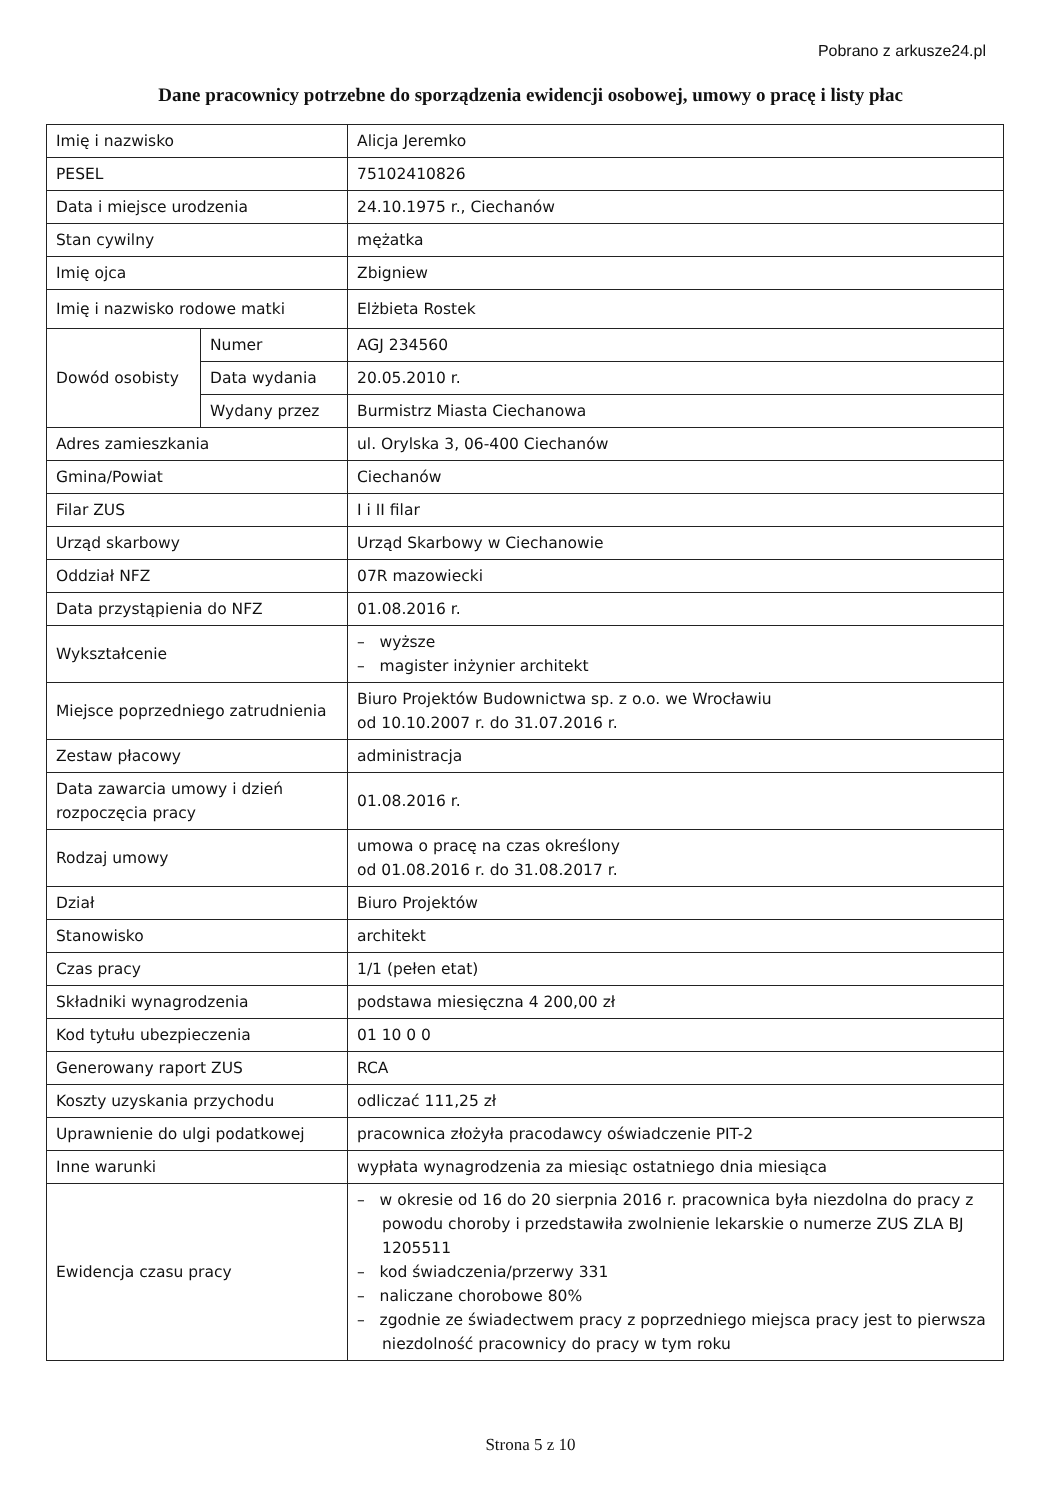Pobrano z arkusze24.pl
Dane pracownicy potrzebne do sporządzenia ewidencji osobowej, umowy o pracę i listy płac
| Imię i nazwisko | | Alicja Jeremko |
| PESEL | | 75102410826 |
| Data i miejsce urodzenia | | 24.10.1975 r., Ciechanów |
| Stan cywilny | | mężatka |
| Imię ojca | | Zbigniew |
| Imię i nazwisko rodowe matki | | Elżbieta Rostek |
| Dowód osobisty | Numer | AGJ 234560 |
| | Data wydania | 20.05.2010 r. |
| | Wydany przez | Burmistrz Miasta Ciechanowa |
| Adres zamieszkania | | ul. Orylska 3, 06-400 Ciechanów |
| Gmina/Powiat | | Ciechanów |
| Filar ZUS | | I i II filar |
| Urząd skarbowy | | Urząd Skarbowy w Ciechanowie |
| Oddział NFZ | | 07R mazowiecki |
| Data przystąpienia do NFZ | | 01.08.2016 r. |
| Wykształcenie | | – wyższe – magister inżynier architekt |
| Miejsce poprzedniego zatrudnienia | | Biuro Projektów Budownictwa sp. z o.o. we Wrocławiu od 10.10.2007 r. do 31.07.2016 r. |
| Zestaw płacowy | | administracja |
| Data zawarcia umowy i dzień rozpoczęcia pracy | | 01.08.2016 r. |
| Rodzaj umowy | | umowa o pracę na czas określony od 01.08.2016 r. do 31.08.2017 r. |
| Dział | | Biuro Projektów |
| Stanowisko | | architekt |
| Czas pracy | | 1/1 (pełen etat) |
| Składniki wynagrodzenia | | podstawa miesięczna 4 200,00 zł |
| Kod tytułu ubezpieczenia | | 01 10 0 0 |
| Generowany raport ZUS | | RCA |
| Koszty uzyskania przychodu | | odliczać 111,25 zł |
| Uprawnienie do ulgi podatkowej | | pracownica złożyła pracodawcy oświadczenie PIT-2 |
| Inne warunki | | wypłata wynagrodzenia za miesiąc ostatniego dnia miesiąca |
| Ewidencja czasu pracy | | – w okresie od 16 do 20 sierpnia 2016 r. pracownica była niezdolna do pracy z powodu choroby i przedstawiła zwolnienie lekarskie o numerze ZUS ZLA BJ 1205511 – kod świadczenia/przerwy 331 – naliczane chorobowe 80% – zgodnie ze świadectwem pracy z poprzedniego miejsca pracy jest to pierwsza niezdolność pracownicy do pracy w tym roku |
Strona 5 z 10